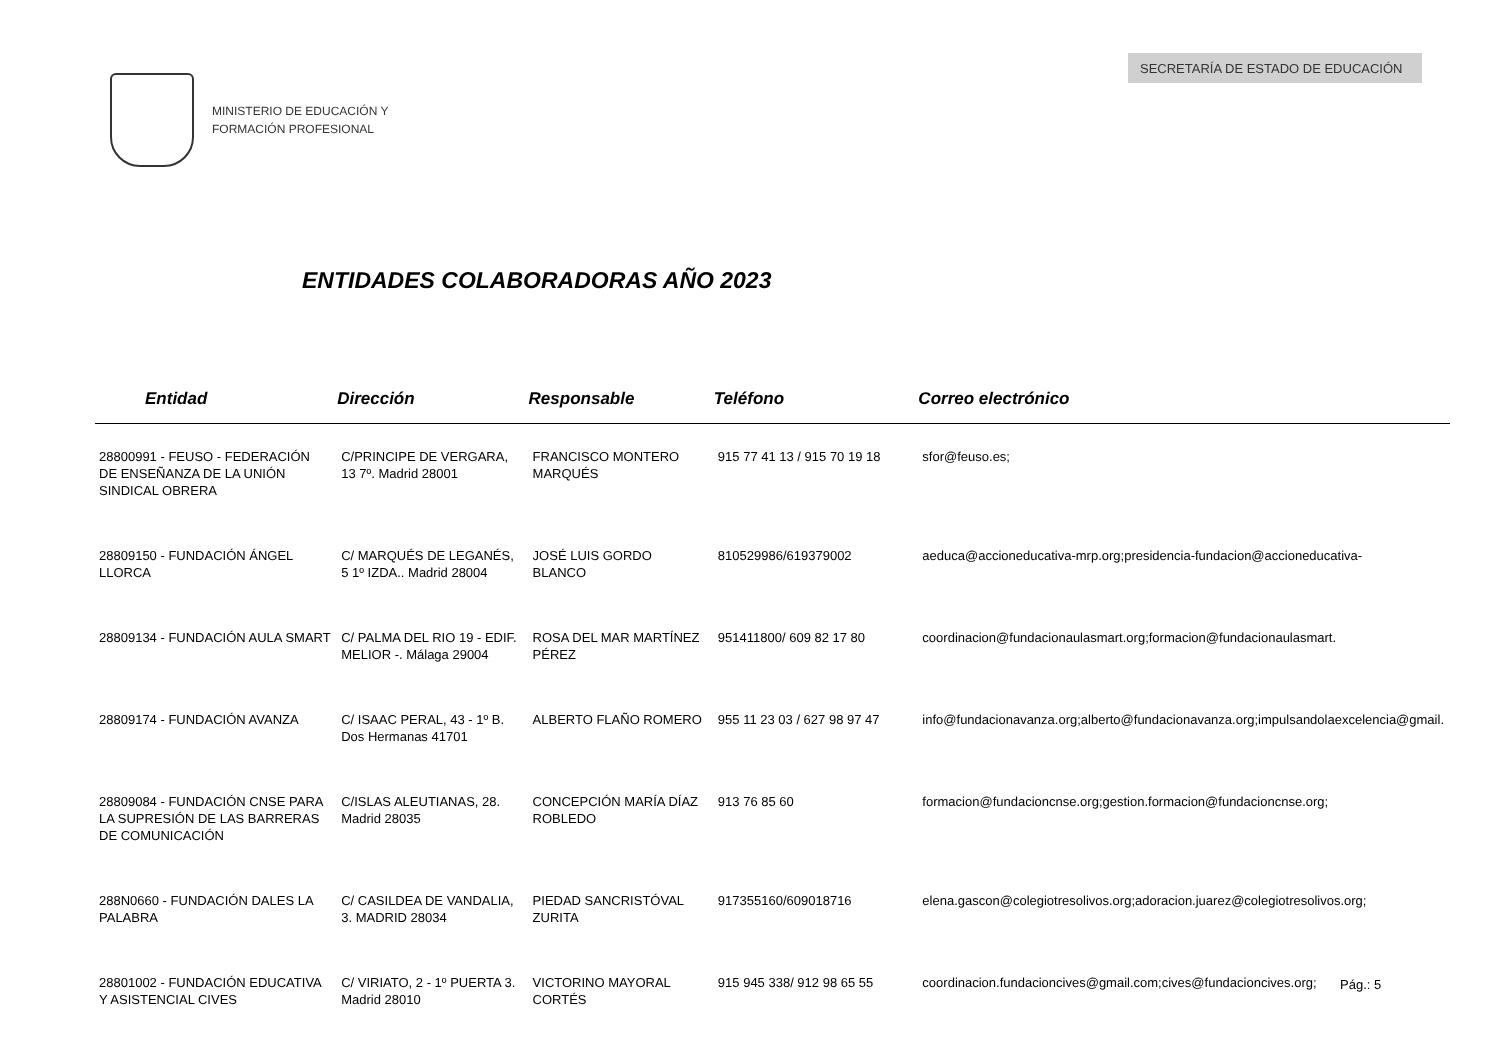MINISTERIO DE EDUCACIÓN Y
FORMACIÓN PROFESIONAL
SECRETARÍA DE ESTADO DE EDUCACIÓN
ENTIDADES COLABORADORAS AÑO 2023
| Entidad | Dirección | Responsable | Teléfono | Correo electrónico |
| --- | --- | --- | --- | --- |
| 28800991 - FEUSO - FEDERACIÓN DE ENSEÑANZA DE LA UNIÓN SINDICAL OBRERA | C/PRINCIPE DE VERGARA, 13 7º. Madrid 28001 | FRANCISCO MONTERO MARQUÉS | 915 77 41 13 / 915 70 19 18 | sfor@feuso.es; |
| 28809150 - FUNDACIÓN ÁNGEL LLORCA | C/ MARQUÉS DE LEGANÉS, 5 1º IZDA.. Madrid 28004 | JOSÉ LUIS GORDO BLANCO | 810529986/619379002 | aeduca@accioneducativa-mrp.org;presidencia-fundacion@accioneducativa- |
| 28809134 - FUNDACIÓN AULA SMART | C/ PALMA DEL RIO 19 - EDIF. MELIOR -. Málaga 29004 | ROSA DEL MAR MARTÍNEZ PÉREZ | 951411800/ 609 82 17 80 | coordinacion@fundacionaulasmart.org;formacion@fundacionaulasmart. |
| 28809174 - FUNDACIÓN AVANZA | C/ ISAAC PERAL, 43 - 1º B. Dos Hermanas 41701 | ALBERTO FLAÑO ROMERO | 955 11 23 03 / 627 98 97 47 | info@fundacionavanza.org;alberto@fundacionavanza.org;impulsandolaexcelencia@gmail. |
| 28809084 - FUNDACIÓN CNSE PARA LA SUPRESIÓN DE LAS BARRERAS DE COMUNICACIÓN | C/ISLAS ALEUTIANAS, 28. Madrid 28035 | CONCEPCIÓN MARÍA DÍAZ ROBLEDO | 913 76 85 60 | formacion@fundacioncnse.org;gestion.formacion@fundacioncnse.org; |
| 288N0660 - FUNDACIÓN DALES LA PALABRA | C/ CASILDEA DE VANDALIA, 3. MADRID 28034 | PIEDAD SANCRISTÓVAL ZURITA | 917355160/609018716 | elena.gascon@colegiotresolivos.org;adoracion.juarez@colegiotresolivos.org; |
| 28801002 - FUNDACIÓN EDUCATIVA Y ASISTENCIAL CIVES | C/ VIRIATO, 2 - 1º PUERTA 3. Madrid 28010 | VICTORINO MAYORAL CORTÉS | 915 945 338/ 912 98 65 55 | coordinacion.fundacioncives@gmail.com;cives@fundacioncives.org; |
Pág.: 5